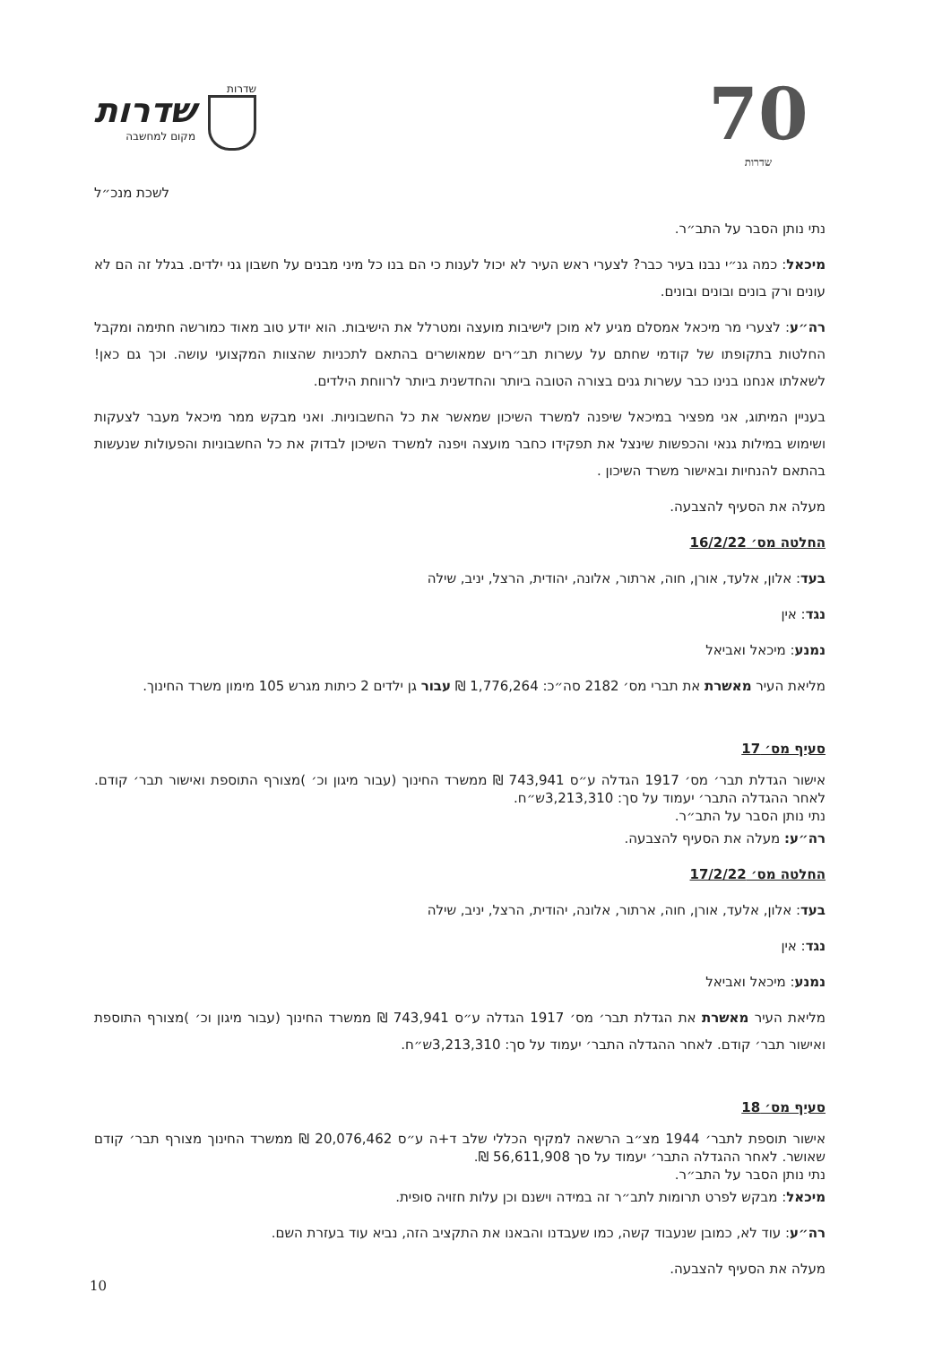שדרות
שדרות
מקום למחשבה
70
שדרות
לשכת מנכ״ל
נתי נותן הסבר על התב״ר.
מיכאל: כמה גנ״י נבנו בעיר כבר? לצערי ראש העיר לא יכול לענות כי הם בנו כל מיני מבנים על חשבון גני ילדים. בגלל זה הם לא עונים ורק בונים ובונים ובונים.
רה״ע: לצערי מר מיכאל אמסלם מגיע לא מוכן לישיבות מועצה ומטרלל את הישיבות. הוא יודע טוב מאוד כמורשה חתימה ומקבל החלטות בתקופתו של קודמי שחתם על עשרות תב״רים שמאושרים בהתאם לתכניות שהצוות המקצועי עושה. וכך גם כאן! לשאלתו אנחנו בנינו כבר עשרות גנים בצורה הטובה ביותר והחדשנית ביותר לרווחת הילדים.
בעניין המיתוג, אני מפציר במיכאל שיפנה למשרד השיכון שמאשר את כל החשבוניות. ואני מבקש ממר מיכאל מעבר לצעקות ושימוש במילות גנאי והכפשות שינצל את תפקידו כחבר מועצה ויפנה למשרד השיכון לבדוק את כל החשבוניות והפעולות שנעשות בהתאם להנחיות ובאישור משרד השיכון .
מעלה את הסעיף להצבעה.
החלטה מס׳ 16/2/22
בעד: אלון, אלעד, אורן, חוה, ארתור, אלונה, יהודית, הרצל, יניב, שילה
נגד: אין
נמנע: מיכאל ואביאל
מליאת העיר מאשרת את תברי מס׳ 2182 סה״כ: 1,776,264 ₪ עבור גן ילדים 2 כיתות מגרש 105 מימון משרד החינוך.
סעיף מס׳ 17
אישור הגדלת תבר׳ מס׳ 1917 הגדלה ע״ס 743,941 ₪ ממשרד החינוך (עבור מיגון וכ׳ )מצורף התוספת ואישור תבר׳ קודם. לאחר ההגדלה התבר׳ יעמוד על סך: 3,213,310ש״ח.
נתי נותן הסבר על התב״ר.
רה״ע: מעלה את הסעיף להצבעה.
החלטה מס׳ 17/2/22
בעד: אלון, אלעד, אורן, חוה, ארתור, אלונה, יהודית, הרצל, יניב, שילה
נגד: אין
נמנע: מיכאל ואביאל
מליאת העיר מאשרת את הגדלת תבר׳ מס׳ 1917 הגדלה ע״ס 743,941 ₪ ממשרד החינוך (עבור מיגון וכ׳ )מצורף התוספת ואישור תבר׳ קודם. לאחר ההגדלה התבר׳ יעמוד על סך: 3,213,310ש״ח.
סעיף מס׳ 18
אישור תוספת לתבר׳ 1944 מצ״ב הרשאה למקיף הכללי שלב ד+ה ע״ס 20,076,462 ₪ ממשרד החינוך מצורף תבר׳ קודם שאושר. לאחר ההגדלה התבר׳ יעמוד על סך 56,611,908 ₪.
נתי נותן הסבר על התב״ר.
מיכאל: מבקש לפרט תרומות לתב״ר זה במידה וישנם וכן עלות חזויה סופית.
רה״ע: עוד לא, כמובן שנעבוד קשה, כמו שעבדנו והבאנו את התקציב הזה, נביא עוד בעזרת השם.
מעלה את הסעיף להצבעה.
10